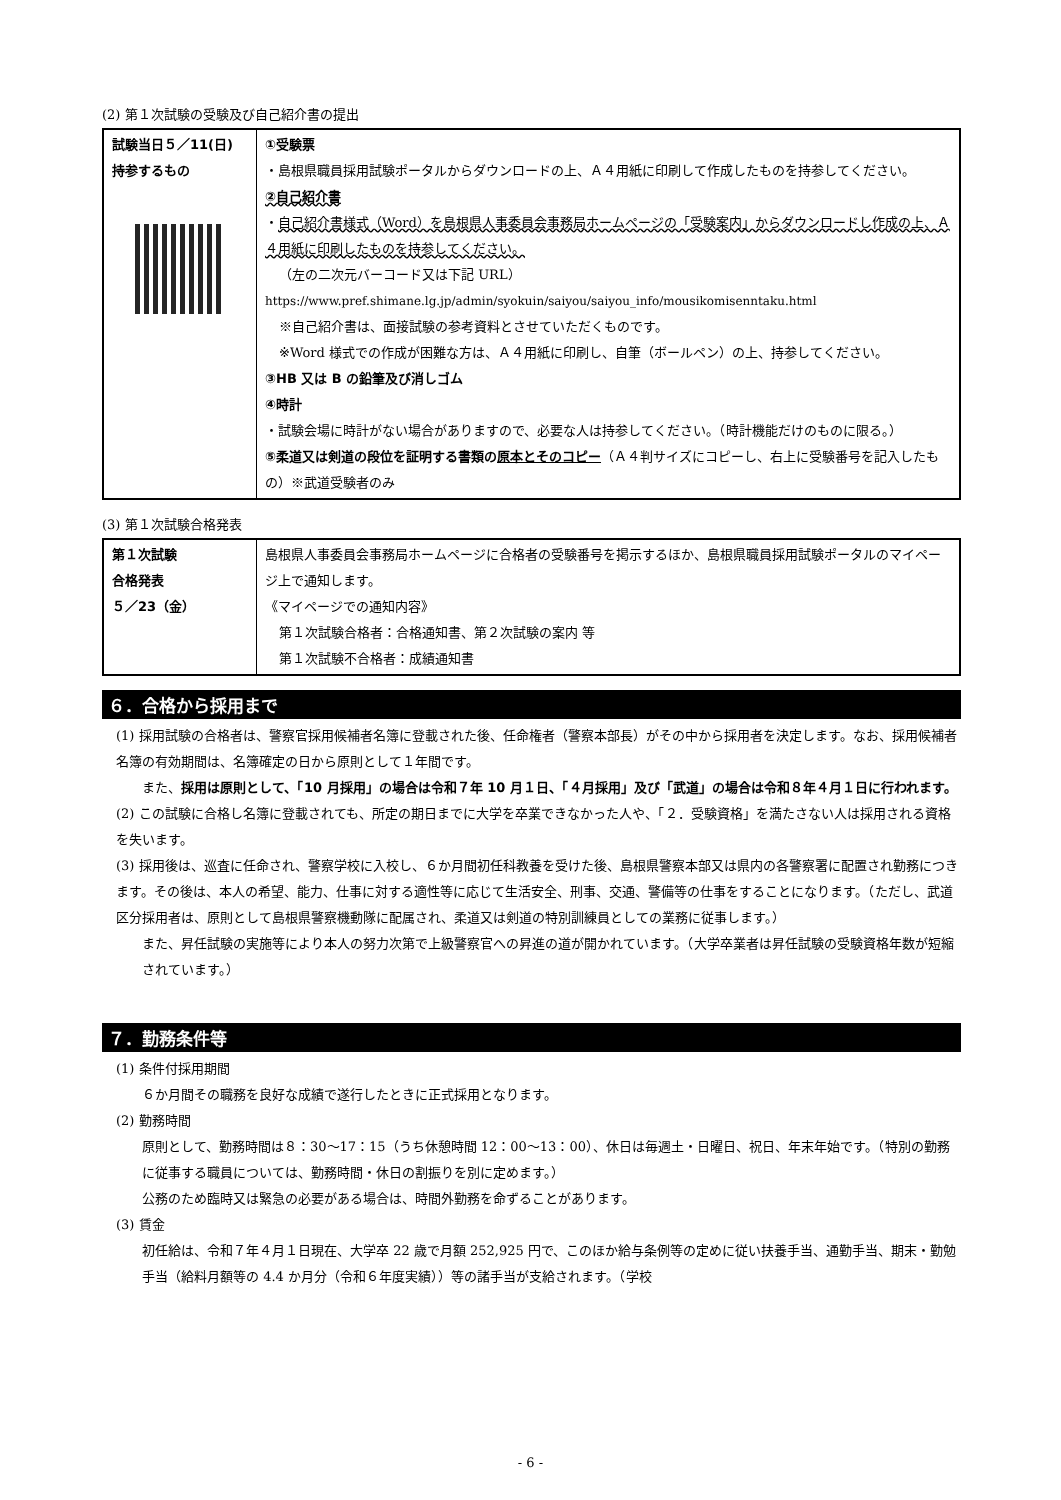(2) 第１次試験の受験及び自己紹介書の提出
| 試験当日５／11(日) 持参するもの | ①受験票 ・島根県職員採用試験ポータルからダウンロードの上、Ａ４用紙に印刷して作成したものを持参してください。 ②自己紹介書 ・ 自己紹介書様式（Word）を島根県人事委員会事務局ホームページの「受験案内」からダウンロードし作成の上、Ａ４用紙に印刷したものを持参してください。 （左の二次元バーコード又は下記 URL） https://www.pref.shimane.lg.jp/admin/syokuin/saiyou/saiyou_info/mousikomisenntaku.html ※自己紹介書は、面接試験の参考資料とさせていただくものです。 ※Word 様式での作成が困難な方は、Ａ４用紙に印刷し、自筆（ボールペン）の上、持参してください。 ③HB 又は B の鉛筆及び消しゴム ④時計 ・試験会場に時計がない場合がありますので、必要な人は持参してください。（時計機能だけのものに限る。） ⑤柔道又は剣道の段位を証明する書類の 原本とそのコピー （Ａ４判サイズにコピーし、右上に受験番号を記入したもの）※武道受験者のみ |
(3) 第１次試験合格発表
| 第１次試験 合格発表 ５／23（金） | 島根県人事委員会事務局ホームページに合格者の受験番号を掲示するほか、島根県職員採用試験ポータルのマイページ上で通知します。 《マイページでの通知内容》 第１次試験合格者：合格通知書、第２次試験の案内 等 第１次試験不合格者：成績通知書 |
６．合格から採用まで
(1) 採用試験の合格者は、警察官採用候補者名簿に登載された後、任命権者（警察本部長）がその中から採用者を決定します。なお、採用候補者名簿の有効期間は、名簿確定の日から原則として１年間です。
また、採用は原則として、「10 月採用」の場合は令和７年 10 月１日、「４月採用」及び「武道」の場合は令和８年４月１日に行われます。
(2) この試験に合格し名簿に登載されても、所定の期日までに大学を卒業できなかった人や、「２．受験資格」を満たさない人は採用される資格を失います。
(3) 採用後は、巡査に任命され、警察学校に入校し、６か月間初任科教養を受けた後、島根県警察本部又は県内の各警察署に配置され勤務につきます。その後は、本人の希望、能力、仕事に対する適性等に応じて生活安全、刑事、交通、警備等の仕事をすることになります。（ただし、武道区分採用者は、原則として島根県警察機動隊に配属され、柔道又は剣道の特別訓練員としての業務に従事します。）
また、昇任試験の実施等により本人の努力次第で上級警察官への昇進の道が開かれています。（大学卒業者は昇任試験の受験資格年数が短縮されています。）
７．勤務条件等
(1) 条件付採用期間
６か月間その職務を良好な成績で遂行したときに正式採用となります。
(2) 勤務時間
原則として、勤務時間は８：30～17：15（うち休憩時間 12：00～13：00）、休日は毎週土・日曜日、祝日、年末年始です。（特別の勤務に従事する職員については、勤務時間・休日の割振りを別に定めます。）
公務のため臨時又は緊急の必要がある場合は、時間外勤務を命ずることがあります。
(3) 賃金
初任給は、令和７年４月１日現在、大学卒 22 歳で月額 252,925 円で、このほか給与条例等の定めに従い扶養手当、通勤手当、期末・勤勉手当（給料月額等の 4.4 か月分（令和６年度実績））等の諸手当が支給されます。（学校
- 6 -